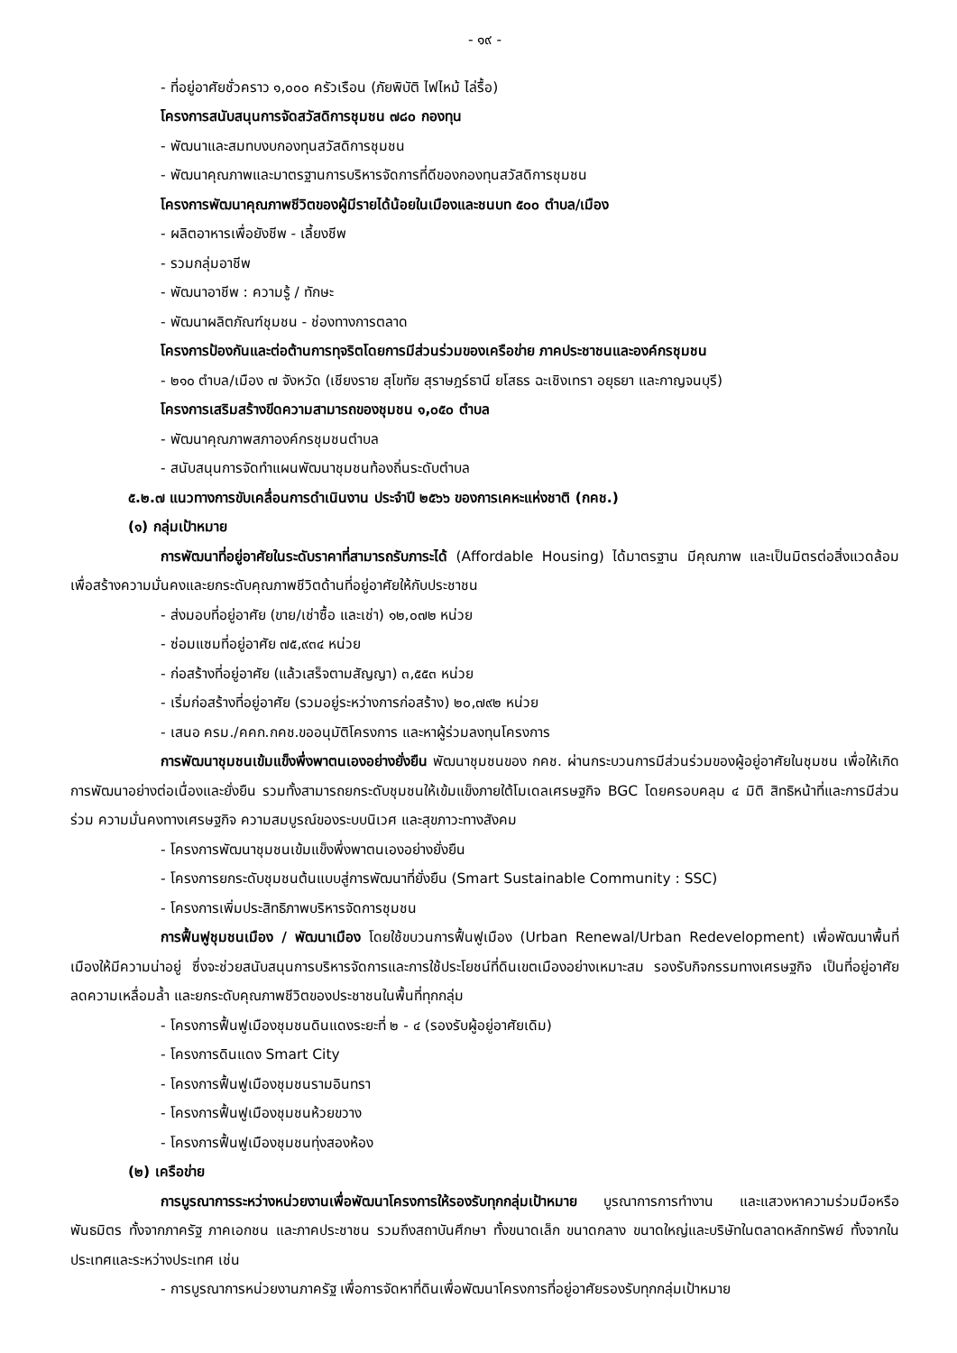- ๑๙ -
- ที่อยู่อาศัยชั่วคราว ๑,๐๐๐ ครัวเรือน (ภัยพิบัติ ไฟไหม้ ไล่รื้อ)
โครงการสนับสนุนการจัดสวัสดิการชุมชน ๗๘๐ กองทุน
- พัฒนาและสมทบงบกองทุนสวัสดิการชุมชน
- พัฒนาคุณภาพและมาตรฐานการบริหารจัดการที่ดีของกองทุนสวัสดิการชุมชน
โครงการพัฒนาคุณภาพชีวิตของผู้มีรายได้น้อยในเมืองและชนบท ๕๐๐ ตำบล/เมือง
- ผลิตอาหารเพื่อยังชีพ - เลี้ยงชีพ
- รวมกลุ่มอาชีพ
- พัฒนาอาชีพ : ความรู้ / ทักษะ
- พัฒนาผลิตภัณฑ์ชุมชน - ช่องทางการตลาด
โครงการป้องกันและต่อต้านการทุจริตโดยการมีส่วนร่วมของเครือข่าย ภาคประชาชนและองค์กรชุมชน
- ๒๑๐ ตำบล/เมือง ๗ จังหวัด (เชียงราย สุโขทัย สุราษฎร์ธานี ยโสธร ฉะเชิงเทรา อยุธยา และกาญจนบุรี)
โครงการเสริมสร้างขีดความสามารถของชุมชน ๑,๐๕๐ ตำบล
- พัฒนาคุณภาพสภาองค์กรชุมชนตำบล
- สนับสนุนการจัดทำแผนพัฒนาชุมชนท้องถิ่นระดับตำบล
๕.๒.๗ แนวทางการขับเคลื่อนการดำเนินงาน ประจำปี ๒๕๖๖ ของการเคหะแห่งชาติ (กคช.)
(๑) กลุ่มเป้าหมาย
การพัฒนาที่อยู่อาศัยในระดับราคาที่สามารถรับภาระได้ (Affordable Housing) ได้มาตรฐาน มีคุณภาพ และเป็นมิตรต่อสิ่งแวดล้อม เพื่อสร้างความมั่นคงและยกระดับคุณภาพชีวิตด้านที่อยู่อาศัยให้กับประชาชน
- ส่งมอบที่อยู่อาศัย (ขาย/เช่าซื้อ และเช่า) ๑๒,๐๗๒ หน่วย
- ซ่อมแซมที่อยู่อาศัย ๗๕,๙๓๔ หน่วย
- ก่อสร้างที่อยู่อาศัย (แล้วเสร็จตามสัญญา) ๓,๕๕๓ หน่วย
- เริ่มก่อสร้างที่อยู่อาศัย (รวมอยู่ระหว่างการก่อสร้าง) ๒๐,๗๙๒ หน่วย
- เสนอ ครม./คคก.กคช.ขออนุมัติโครงการ และหาผู้ร่วมลงทุนโครงการ
การพัฒนาชุมชนเข้มแข็งพึ่งพาตนเองอย่างยั่งยืน พัฒนาชุมชนของ กคช. ผ่านกระบวนการมีส่วนร่วมของผู้อยู่อาศัยในชุมชน เพื่อให้เกิดการพัฒนาอย่างต่อเนื่องและยั่งยืน รวมทั้งสามารถยกระดับชุมชนให้เข้มแข็งภายใต้โมเดลเศรษฐกิจ BGC โดยครอบคลุม ๔ มิติ สิทธิหน้าที่และการมีส่วนร่วม ความมั่นคงทางเศรษฐกิจ ความสมบูรณ์ของระบบนิเวศ และสุขภาวะทางสังคม
- โครงการพัฒนาชุมชนเข้มแข็งพึ่งพาตนเองอย่างยั่งยืน
- โครงการยกระดับชุมชนต้นแบบสู่การพัฒนาที่ยั่งยืน (Smart Sustainable Community : SSC)
- โครงการเพิ่มประสิทธิภาพบริหารจัดการชุมชน
การฟื้นฟูชุมชนเมือง / พัฒนาเมือง โดยใช้ขบวนการฟื้นฟูเมือง (Urban Renewal/Urban Redevelopment) เพื่อพัฒนาพื้นที่เมืองให้มีความน่าอยู่ ซึ่งจะช่วยสนับสนุนการบริหารจัดการและการใช้ประโยชน์ที่ดินเขตเมืองอย่างเหมาะสม รองรับกิจกรรมทางเศรษฐกิจ เป็นที่อยู่อาศัย ลดความเหลื่อมล้ำ และยกระดับคุณภาพชีวิตของประชาชนในพื้นที่ทุกกลุ่ม
- โครงการฟื้นฟูเมืองชุมชนดินแดงระยะที่ ๒ - ๔ (รองรับผู้อยู่อาศัยเดิม)
- โครงการดินแดง Smart City
- โครงการฟื้นฟูเมืองชุมชนรามอินทรา
- โครงการฟื้นฟูเมืองชุมชนห้วยขวาง
- โครงการฟื้นฟูเมืองชุมชนทุ่งสองห้อง
(๒) เครือข่าย
การบูรณาการระหว่างหน่วยงานเพื่อพัฒนาโครงการให้รองรับทุกกลุ่มเป้าหมาย บูรณาการการทำงาน และแสวงหาความร่วมมือหรือพันธมิตร ทั้งจากภาครัฐ ภาคเอกชน และภาคประชาชน รวมถึงสถาบันศึกษา ทั้งขนาดเล็ก ขนาดกลาง ขนาดใหญ่และบริษัทในตลาดหลักทรัพย์ ทั้งจากในประเทศและระหว่างประเทศ เช่น
- การบูรณาการหน่วยงานภาครัฐ เพื่อการจัดหาที่ดินเพื่อพัฒนาโครงการที่อยู่อาศัยรองรับทุกกลุ่มเป้าหมาย